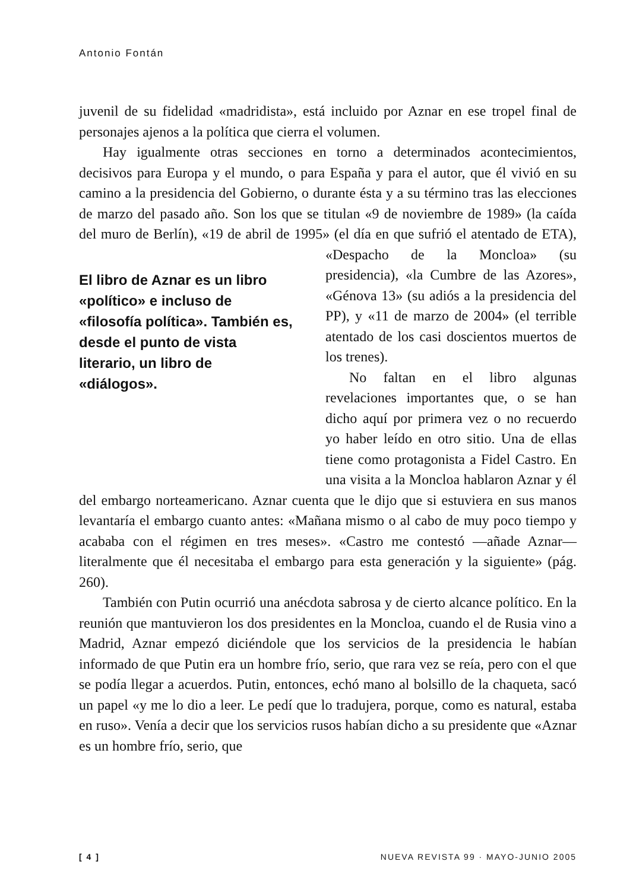Antonio Fontán
juvenil de su fidelidad «madridista», está incluido por Aznar en ese tropel final de personajes ajenos a la política que cierra el volumen.
Hay igualmente otras secciones en torno a determinados acontecimientos, decisivos para Europa y el mundo, o para España y para el autor, que él vivió en su camino a la presidencia del Gobierno, o durante ésta y a su término tras las elecciones de marzo del pasado año. Son los que se titulan «9 de noviembre de 1989» (la caída del muro de Berlín), «19 de abril de 1995» (el día en que sufrió el atentado de ETA), «Despacho
El libro de Aznar es un libro «político» e incluso de «filosofía política». También es, desde el punto de vista literario, un libro de «diálogos».
de la Moncloa» (su presidencia), «la Cumbre de las Azores», «Génova 13» (su adiós a la presidencia del PP), y «11 de marzo de 2004» (el terrible atentado de los casi doscientos muertos de los trenes).
No faltan en el libro algunas revelaciones importantes que, o se han dicho aquí por primera vez o no recuerdo yo haber leído en otro sitio. Una de ellas tiene como protagonista a Fidel Castro. En una visita a la Moncloa hablaron Aznar y él del embargo norteamericano. Aznar cuenta que le dijo que si estuviera en sus manos levantaría el embargo cuanto antes: «Mañana mismo o al cabo de muy poco tiempo y acababa con el régimen en tres meses». «Castro me contestó —añade Aznar— literalmente que él necesitaba el embargo para esta generación y la siguiente» (pág. 260).
También con Putin ocurrió una anécdota sabrosa y de cierto alcance político. En la reunión que mantuvieron los dos presidentes en la Moncloa, cuando el de Rusia vino a Madrid, Aznar empezó diciéndole que los servicios de la presidencia le habían informado de que Putin era un hombre frío, serio, que rara vez se reía, pero con el que se podía llegar a acuerdos. Putin, entonces, echó mano al bolsillo de la chaqueta, sacó un papel «y me lo dio a leer. Le pedí que lo tradujera, porque, como es natural, estaba en ruso». Venía a decir que los servicios rusos habían dicho a su presidente que «Aznar es un hombre frío, serio, que
[ 4 ] NUEVA REVISTA 99 · MAYO-JUNIO 2005